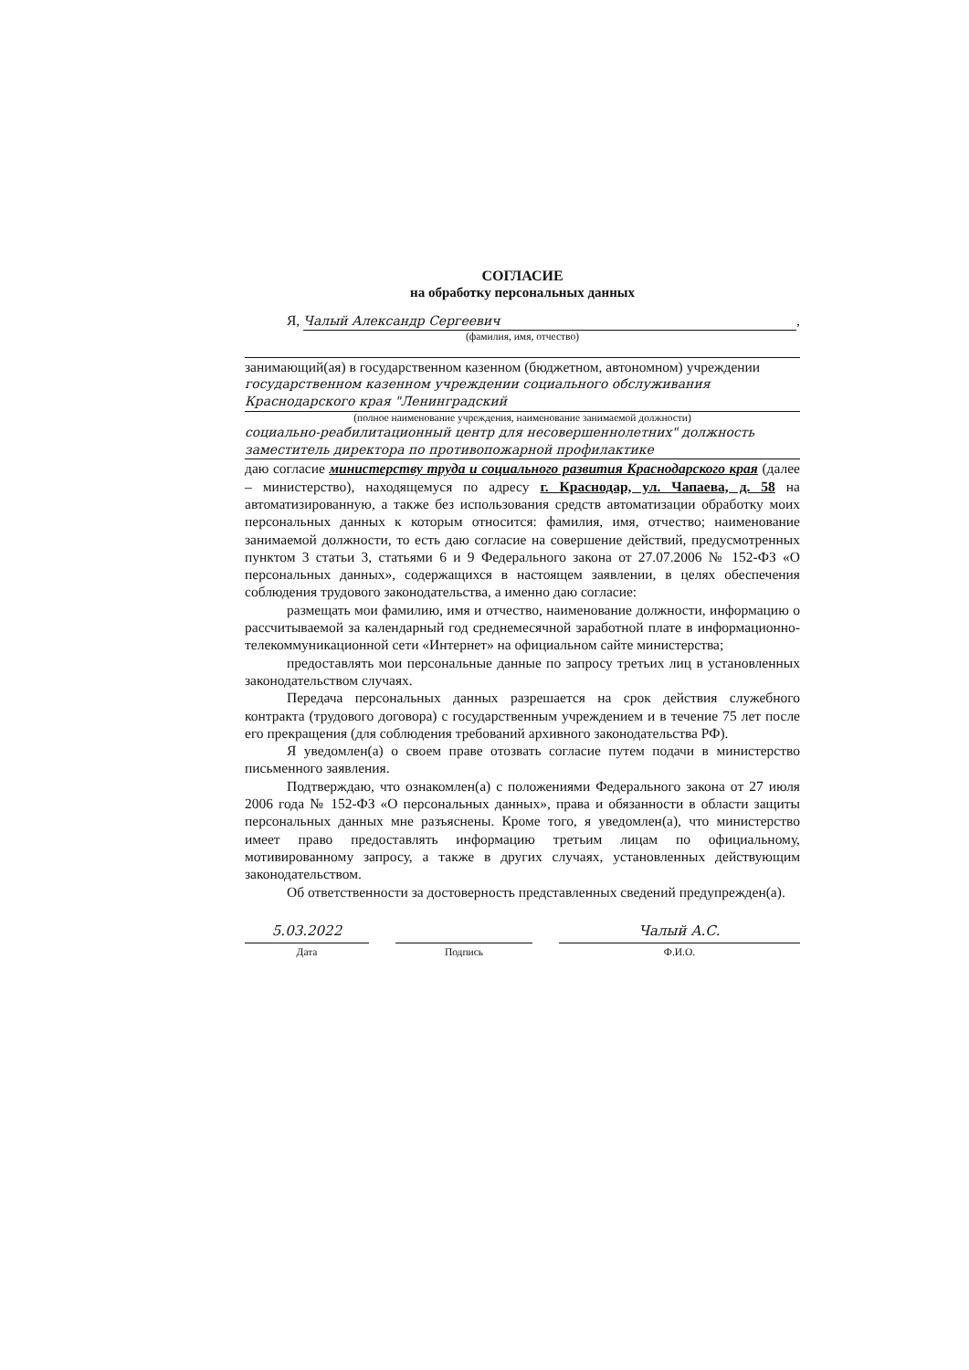СОГЛАСИЕ
на обработку персональных данных
Я, Чалый Александр Сергеевич,
(фамилия, имя, отчество)
занимающий(ая) в государственном казенном (бюджетном, автономном) учреждении
государственном казенном учреждении социального обслуживания Краснодарского края "Ленинградский
(полное наименование учреждения, наименование занимаемой должности)
социально-реабилитационный центр для несовершеннолетних" должность заместитель директора по противопожарной профилактике
даю согласие министерству труда и социального развития Краснодарского края (далее – министерство), находящемуся по адресу г. Краснодар, ул. Чапаева, д. 58 на автоматизированную, а также без использования средств автоматизации обработку моих персональных данных к которым относится: фамилия, имя, отчество; наименование занимаемой должности, то есть даю согласие на совершение действий, предусмотренных пунктом 3 статьи 3, статьями 6 и 9 Федерального закона от 27.07.2006 № 152-ФЗ «О персональных данных», содержащихся в настоящем заявлении, в целях обеспечения соблюдения трудового законодательства, а именно даю согласие:
размещать мои фамилию, имя и отчество, наименование должности, информацию о рассчитываемой за календарный год среднемесячной заработной плате в информационно-телекоммуникационной сети «Интернет» на официальном сайте министерства;
предоставлять мои персональные данные по запросу третьих лиц в установленных законодательством случаях.
Передача персональных данных разрешается на срок действия служебного контракта (трудового договора) с государственным учреждением и в течение 75 лет после его прекращения (для соблюдения требований архивного законодательства РФ).
Я уведомлен(а) о своем праве отозвать согласие путем подачи в министерство письменного заявления.
Подтверждаю, что ознакомлен(а) с положениями Федерального закона от 27 июля 2006 года № 152-ФЗ «О персональных данных», права и обязанности в области защиты персональных данных мне разъяснены. Кроме того, я уведомлен(а), что министерство имеет право предоставлять информацию третьим лицам по официальному, мотивированному запросу, а также в других случаях, установленных действующим законодательством.
Об ответственности за достоверность представленных сведений предупрежден(а).
5.03.2022
Дата
Подпись
Чалый А.С.
Ф.И.О.